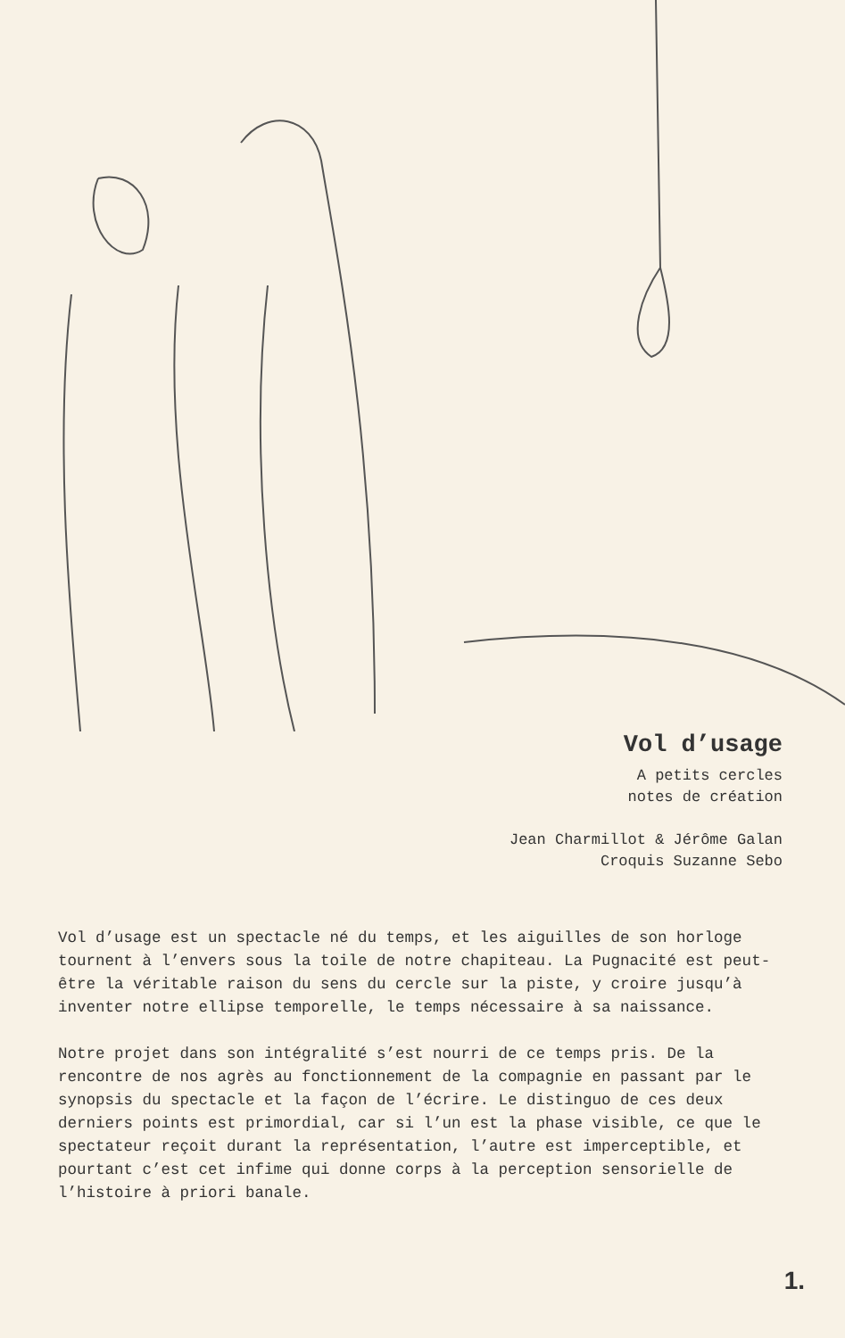Vol d’usage
A petits cercles
notes de création
Jean Charmillot & Jérôme Galan
Croquis Suzanne Sebo
Vol d’usage est un spectacle né du temps, et les aiguilles de son horloge tournent à l’envers sous la toile de notre chapiteau. La Pugnacité est peut-être la véritable raison du sens du cercle sur la piste, y croire jusqu’à inventer notre ellipse temporelle, le temps nécessaire à sa naissance.
Notre projet dans son intégralité s’est nourri de ce temps pris. De la rencontre de nos agrès au fonctionnement de la compagnie en passant par le synopsis du spectacle et la façon de l’écrire. Le distinguo de ces deux derniers points est primordial, car si l’un est la phase visible, ce que le spectateur reçoit durant la représentation, l’autre est imperceptible, et pourtant c’est cet infime qui donne corps à la perception sensorielle de l’histoire à priori banale.
1.